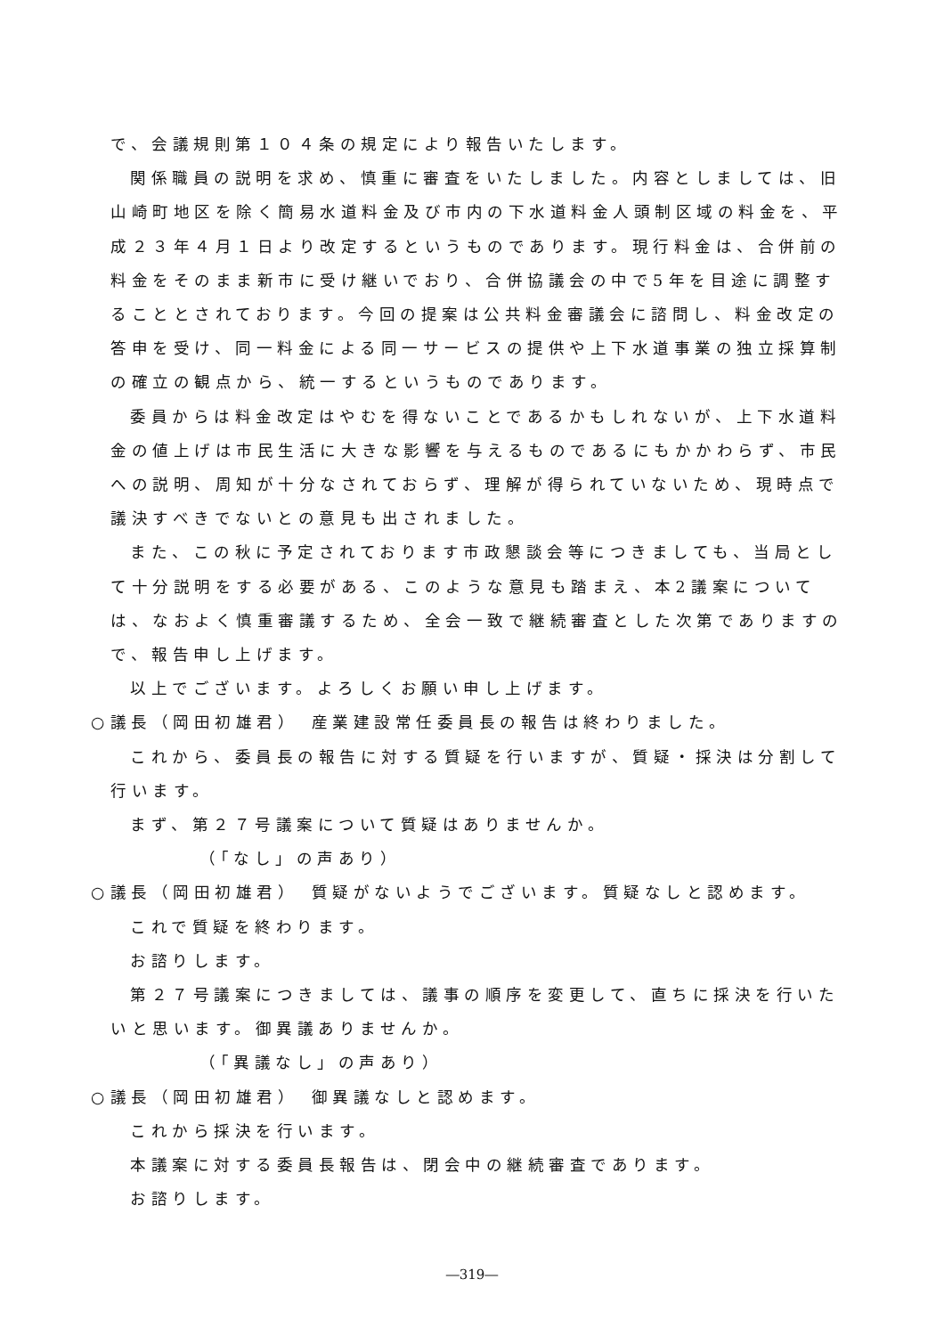で、会議規則第１０４条の規定により報告いたします。
関係職員の説明を求め、慎重に審査をいたしました。内容としましては、旧山崎町地区を除く簡易水道料金及び市内の下水道料金人頭制区域の料金を、平成２３年４月１日より改定するというものであります。現行料金は、合併前の料金をそのまま新市に受け継いでおり、合併協議会の中で5年を目途に調整することとされております。今回の提案は公共料金審議会に諮問し、料金改定の答申を受け、同一料金による同一サービスの提供や上下水道事業の独立採算制の確立の観点から、統一するというものであります。
委員からは料金改定はやむを得ないことであるかもしれないが、上下水道料金の値上げは市民生活に大きな影響を与えるものであるにもかかわらず、市民への説明、周知が十分なされておらず、理解が得られていないため、現時点で議決すべきでないとの意見も出されました。
また、この秋に予定されております市政懇談会等につきましても、当局として十分説明をする必要がある、このような意見も踏まえ、本2議案については、なおよく慎重審議するため、全会一致で継続審査とした次第でありますので、報告申し上げます。
以上でございます。よろしくお願い申し上げます。
○議長（岡田初雄君）　産業建設常任委員長の報告は終わりました。
これから、委員長の報告に対する質疑を行いますが、質疑・採決は分割して行います。
まず、第２７号議案について質疑はありませんか。
（「なし」の声あり）
○議長（岡田初雄君）　質疑がないようでございます。質疑なしと認めます。
これで質疑を終わります。
お諮りします。
第２７号議案につきましては、議事の順序を変更して、直ちに採決を行いたいと思います。御異議ありませんか。
（「異議なし」の声あり）
○議長（岡田初雄君）　御異議なしと認めます。
これから採決を行います。
本議案に対する委員長報告は、閉会中の継続審査であります。
お諮りします。
―319―